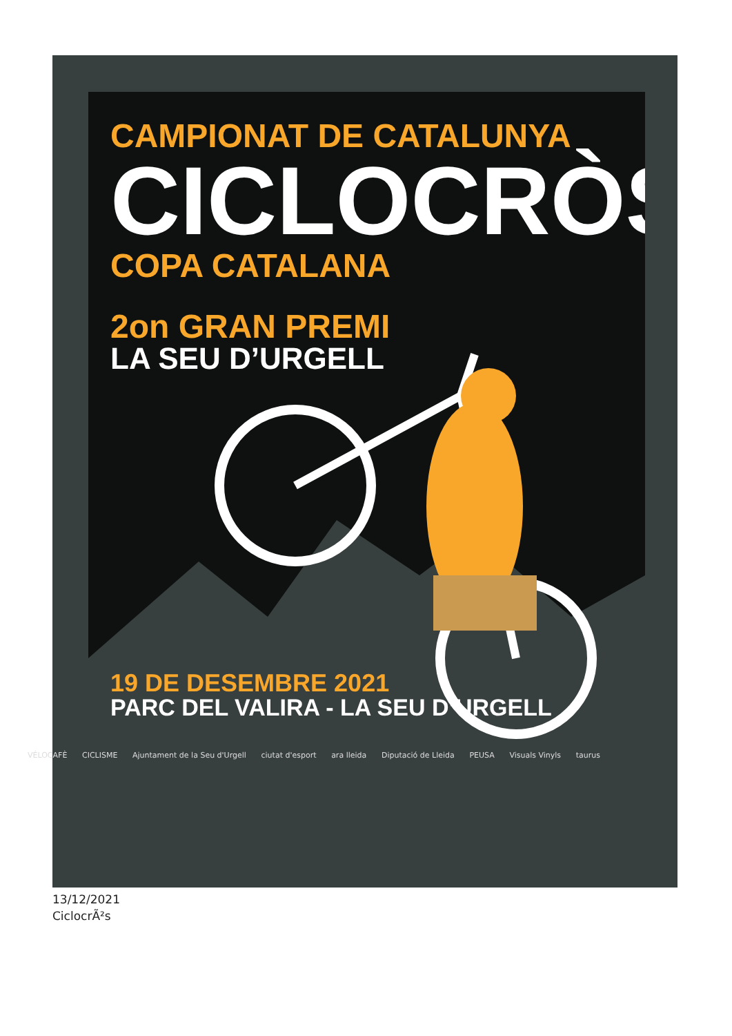CAMPIONAT DE CATALUNYA
CICLOCRÒS
COPA CATALANA
2on GRAN PREMI
LA SEU D’URGELL
19 DE DESEMBRE 2021
PARC DEL VALIRA - LA SEU D’URGELL
VÉLOCAFÈ CICLISME Ajuntament de la Seu d'Urgell ciutat d'esport ara lleida Diputació de Lleida PEUSA Visuals Vinyls taurus
13/12/2021
CiclocrÃ²s